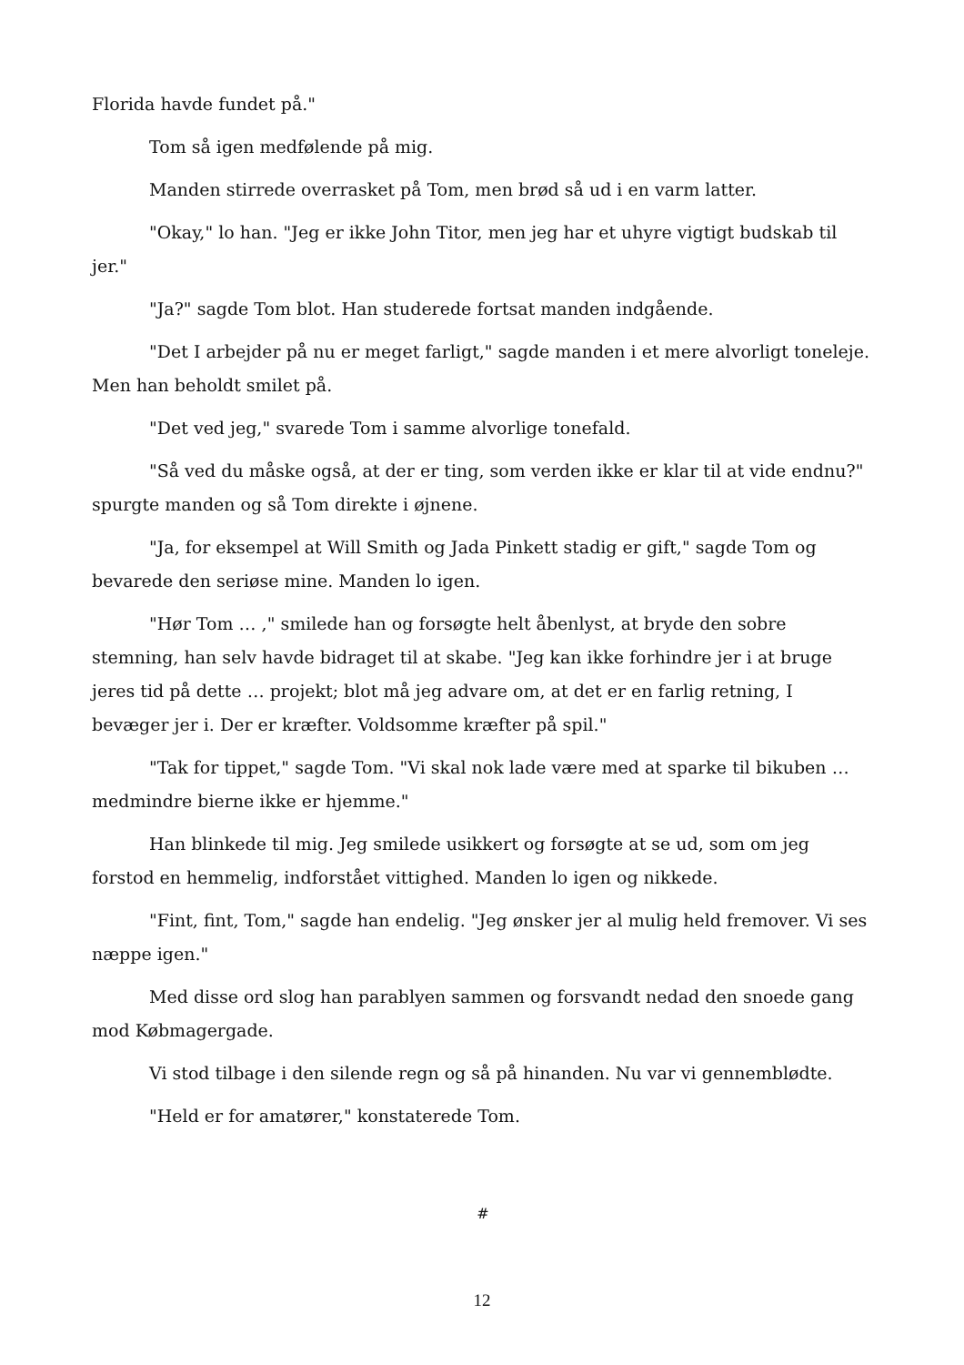Florida havde fundet på."
Tom så igen medfølende på mig.
Manden stirrede overrasket på Tom, men brød så ud i en varm latter.
"Okay," lo han. "Jeg er ikke John Titor, men jeg har et uhyre vigtigt budskab til jer."
"Ja?" sagde Tom blot. Han studerede fortsat manden indgående.
"Det I arbejder på nu er meget farligt," sagde manden i et mere alvorligt toneleje. Men han beholdt smilet på.
"Det ved jeg," svarede Tom i samme alvorlige tonefald.
"Så ved du måske også, at der er ting, som verden ikke er klar til at vide endnu?" spurgte manden og så Tom direkte i øjnene.
"Ja, for eksempel at Will Smith og Jada Pinkett stadig er gift," sagde Tom og bevarede den seriøse mine. Manden lo igen.
"Hør Tom … ," smilede han og forsøgte helt åbenlyst, at bryde den sobre stemning, han selv havde bidraget til at skabe. "Jeg kan ikke forhindre jer i at bruge jeres tid på dette … projekt; blot må jeg advare om, at det er en farlig retning, I bevæger jer i. Der er kræfter. Voldsomme kræfter på spil."
"Tak for tippet," sagde Tom. "Vi skal nok lade være med at sparke til bikuben … medmindre bierne ikke er hjemme."
Han blinkede til mig. Jeg smilede usikkert og forsøgte at se ud, som om jeg forstod en hemmelig, indforstået vittighed. Manden lo igen og nikkede.
"Fint, fint, Tom," sagde han endelig. "Jeg ønsker jer al mulig held fremover. Vi ses næppe igen."
Med disse ord slog han parablyen sammen og forsvandt nedad den snoede gang mod Købmagergade.
Vi stod tilbage i den silende regn og så på hinanden. Nu var vi gennemblødte.
"Held er for amatører," konstaterede Tom.
#
12